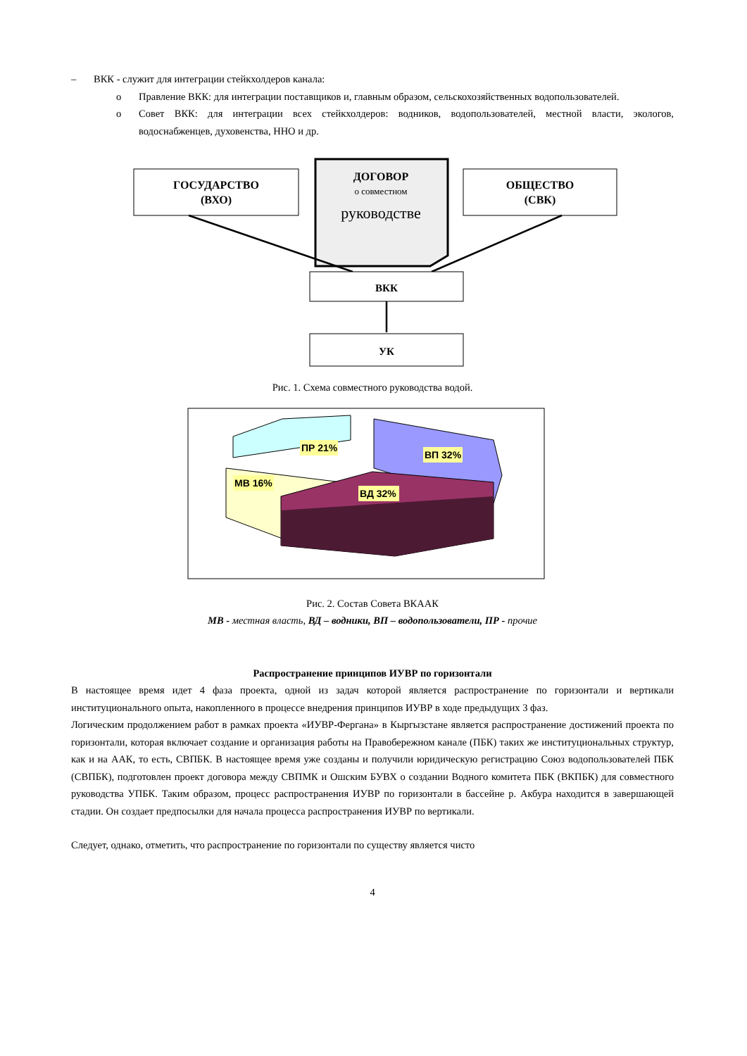– ВКК - служит для интеграции стейкхолдеров канала:
o Правление ВКК: для интеграции поставщиков и, главным образом, сельскохозяйственных водопользователей.
o Совет ВКК: для интеграции всех стейкхолдеров: водников, водопользователей, местной власти, экологов, водоснабженцев, духовенства, ННО и др.
ГОСУДАРСТВО
(ВХО)
ДОГОВОР
о совместном
руководстве
ОБЩЕСТВО
(СВК)
ВКК
УК
Рис. 1. Схема совместного руководства водой.
ПР 21%
ВП 32%
МВ 16%
ВД 32%
Рис. 2. Состав Совета ВКААК
МВ - местная власть, ВД – водники, ВП – водопользователи, ПР - прочие
Распространение принципов ИУВР по горизонтали
В настоящее время идет 4 фаза проекта, одной из задач которой является распространение по горизонтали и вертикали институционального опыта, накопленного в процессе внедрения принципов ИУВР в ходе предыдущих 3 фаз.
Логическим продолжением работ в рамках проекта «ИУВР-Фергана» в Кыргызстане является распространение достижений проекта по горизонтали, которая включает создание и организация работы на Правобережном канале (ПБК) таких же институциональных структур, как и на ААК, то есть, СВПБК. В настоящее время уже созданы и получили юридическую регистрацию Союз водопользователей ПБК (СВПБК), подготовлен проект договора между СВПМК и Ошским БУВХ о создании Водного комитета ПБК (ВКПБК) для совместного руководства УПБК. Таким образом, процесс распространения ИУВР по горизонтали в бассейне р. Акбура находится в завершающей стадии. Он создает предпосылки для начала процесса распространения ИУВР по вертикали.
Следует, однако, отметить, что распространение по горизонтали по существу является чисто
4